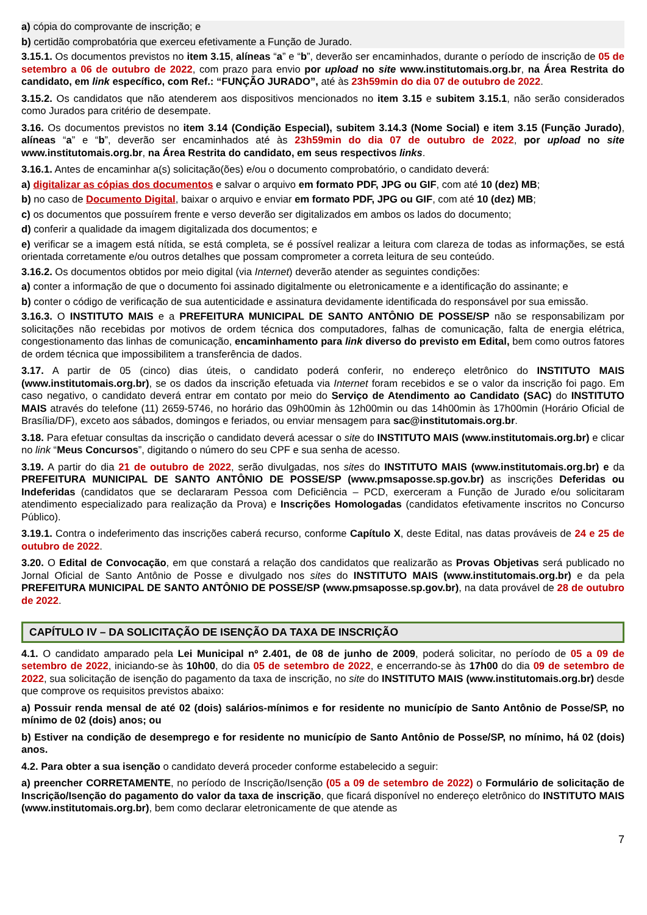a) cópia do comprovante de inscrição; e
b) certidão comprobatória que exerceu efetivamente a Função de Jurado.
3.15.1. Os documentos previstos no item 3.15, alíneas “a” e “b”, deverão ser encaminhados, durante o período de inscrição de 05 de setembro a 06 de outubro de 2022, com prazo para envio por upload no site www.institutomais.org.br, na Área Restrita do candidato, em link específico, com Ref.: “FUNÇÃO JURADO”, até às 23h59min do dia 07 de outubro de 2022.
3.15.2. Os candidatos que não atenderem aos dispositivos mencionados no item 3.15 e subitem 3.15.1, não serão considerados como Jurados para critério de desempate.
3.16. Os documentos previstos no item 3.14 (Condição Especial), subitem 3.14.3 (Nome Social) e item 3.15 (Função Jurado), alíneas “a” e “b”, deverão ser encaminhados até às 23h59min do dia 07 de outubro de 2022, por upload no site www.institutomais.org.br, na Área Restrita do candidato, em seus respectivos links.
3.16.1. Antes de encaminhar a(s) solicitação(ões) e/ou o documento comprobatório, o candidato deverá:
a) digitalizar as cópias dos documentos e salvar o arquivo em formato PDF, JPG ou GIF, com até 10 (dez) MB;
b) no caso de Documento Digital, baixar o arquivo e enviar em formato PDF, JPG ou GIF, com até 10 (dez) MB;
c) os documentos que possuírem frente e verso deverão ser digitalizados em ambos os lados do documento;
d) conferir a qualidade da imagem digitalizada dos documentos; e
e) verificar se a imagem está nítida, se está completa, se é possível realizar a leitura com clareza de todas as informações, se está orientada corretamente e/ou outros detalhes que possam comprometer a correta leitura de seu conteúdo.
3.16.2. Os documentos obtidos por meio digital (via Internet) deverão atender as seguintes condições:
a) conter a informação de que o documento foi assinado digitalmente ou eletronicamente e a identificação do assinante; e
b) conter o código de verificação de sua autenticidade e assinatura devidamente identificada do responsável por sua emissão.
3.16.3. O INSTITUTO MAIS e a PREFEITURA MUNICIPAL DE SANTO ANTÔNIO DE POSSE/SP não se responsabilizam por solicitações não recebidas por motivos de ordem técnica dos computadores, falhas de comunicação, falta de energia elétrica, congestionamento das linhas de comunicação, encaminhamento para link diverso do previsto em Edital, bem como outros fatores de ordem técnica que impossibilitem a transferência de dados.
3.17. A partir de 05 (cinco) dias úteis, o candidato poderá conferir, no endereço eletrônico do INSTITUTO MAIS (www.institutomais.org.br), se os dados da inscrição efetuada via Internet foram recebidos e se o valor da inscrição foi pago. Em caso negativo, o candidato deverá entrar em contato por meio do Serviço de Atendimento ao Candidato (SAC) do INSTITUTO MAIS através do telefone (11) 2659-5746, no horário das 09h00min às 12h00min ou das 14h00min às 17h00min (Horário Oficial de Brasília/DF), exceto aos sábados, domingos e feriados, ou enviar mensagem para sac@institutomais.org.br.
3.18. Para efetuar consultas da inscrição o candidato deverá acessar o site do INSTITUTO MAIS (www.institutomais.org.br) e clicar no link “Meus Concursos”, digitando o número do seu CPF e sua senha de acesso.
3.19. A partir do dia 21 de outubro de 2022, serão divulgadas, nos sites do INSTITUTO MAIS (www.institutomais.org.br) e da PREFEITURA MUNICIPAL DE SANTO ANTÔNIO DE POSSE/SP (www.pmsaposse.sp.gov.br) as inscrições Deferidas ou Indeferidas (candidatos que se declararam Pessoa com Deficiência – PCD, exerceram a Função de Jurado e/ou solicitaram atendimento especializado para realização da Prova) e Inscrições Homologadas (candidatos efetivamente inscritos no Concurso Público).
3.19.1. Contra o indeferimento das inscrições caberá recurso, conforme Capítulo X, deste Edital, nas datas prováveis de 24 e 25 de outubro de 2022.
3.20. O Edital de Convocação, em que constará a relação dos candidatos que realizarão as Provas Objetivas será publicado no Jornal Oficial de Santo Antônio de Posse e divulgado nos sites do INSTITUTO MAIS (www.institutomais.org.br) e da pela PREFEITURA MUNICIPAL DE SANTO ANTÔNIO DE POSSE/SP (www.pmsaposse.sp.gov.br), na data provável de 28 de outubro de 2022.
CAPÍTULO IV – DA SOLICITAÇÃO DE ISENÇÃO DA TAXA DE INSCRIÇÃO
4.1. O candidato amparado pela Lei Municipal nº 2.401, de 08 de junho de 2009, poderá solicitar, no período de 05 a 09 de setembro de 2022, iniciando-se às 10h00, do dia 05 de setembro de 2022, e encerrando-se às 17h00 do dia 09 de setembro de 2022, sua solicitação de isenção do pagamento da taxa de inscrição, no site do INSTITUTO MAIS (www.institutomais.org.br) desde que comprove os requisitos previstos abaixo:
a) Possuir renda mensal de até 02 (dois) salários-mínimos e for residente no município de Santo Antônio de Posse/SP, no mínimo de 02 (dois) anos; ou
b) Estiver na condição de desemprego e for residente no município de Santo Antônio de Posse/SP, no mínimo, há 02 (dois) anos.
4.2. Para obter a sua isenção o candidato deverá proceder conforme estabelecido a seguir:
a) preencher CORRETAMENTE, no período de Inscrição/Isenção (05 a 09 de setembro de 2022) o Formulário de solicitação de Inscrição/Isenção do pagamento do valor da taxa de inscrição, que ficará disponível no endereço eletrônico do INSTITUTO MAIS (www.institutomais.org.br), bem como declarar eletronicamente de que atende as
7